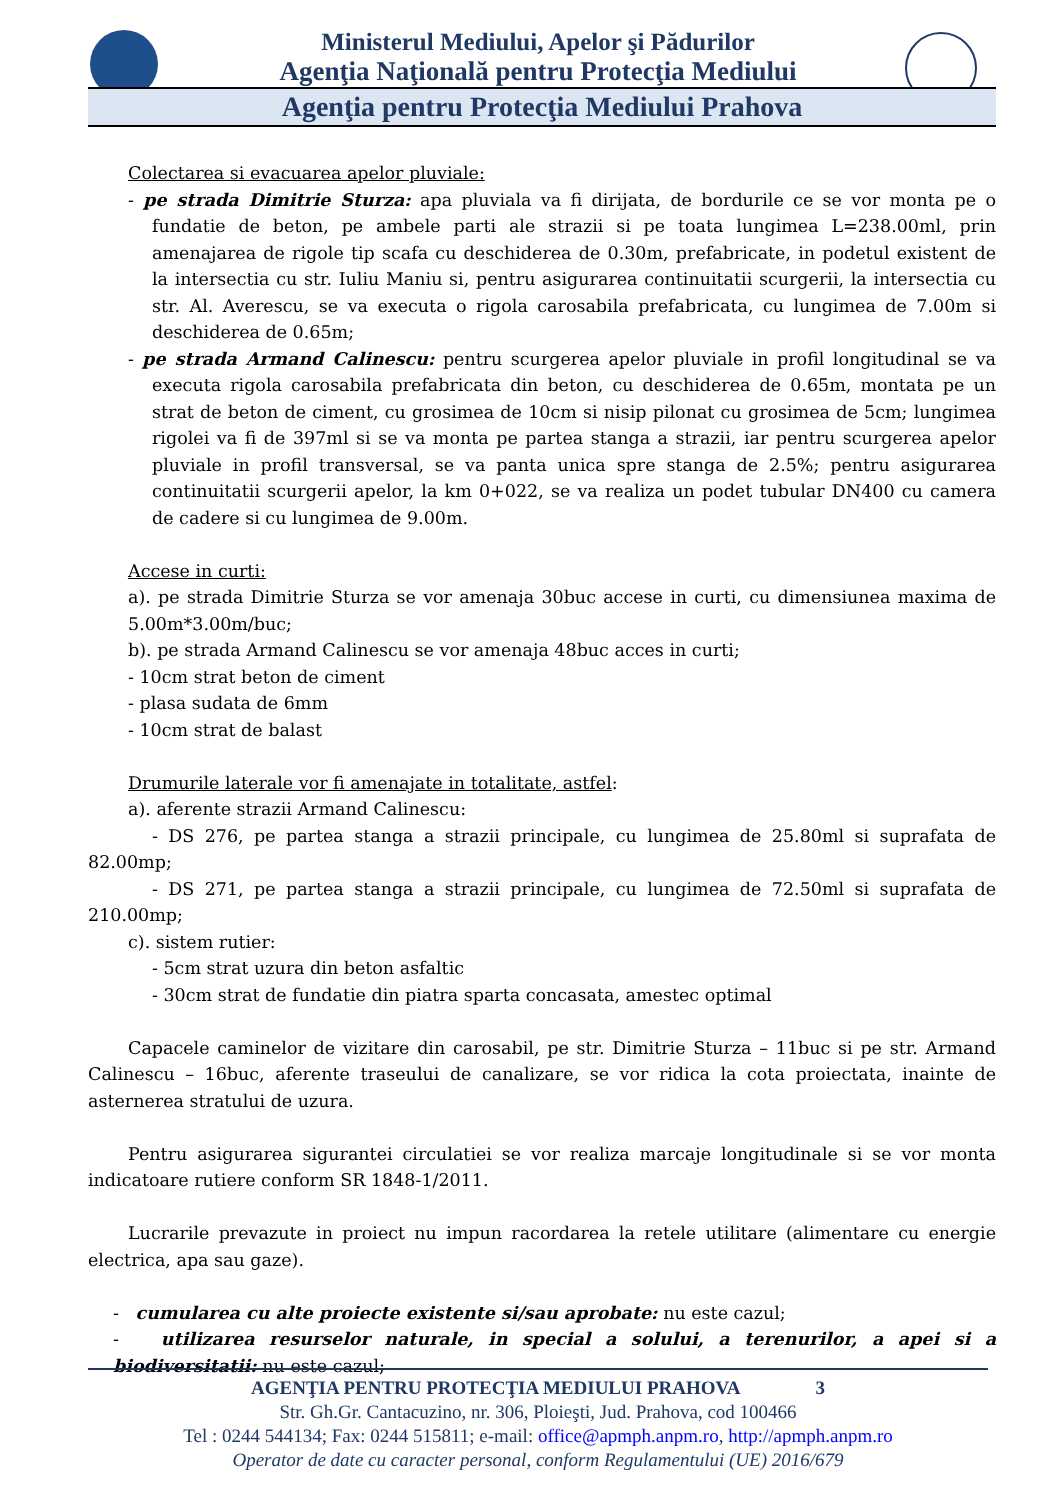Ministerul Mediului, Apelor şi Pădurilor
Agenţia Naţională pentru Protecţia Mediului
Agenţia pentru Protecţia Mediului Prahova
Colectarea si evacuarea apelor pluviale:
- pe strada Dimitrie Sturza: apa pluviala va fi dirijata, de bordurile ce se vor monta pe o fundatie de beton, pe ambele parti ale strazii si pe toata lungimea L=238.00ml, prin amenajarea de rigole tip scafa cu deschiderea de 0.30m, prefabricate, in podetul existent de la intersectia cu str. Iuliu Maniu si, pentru asigurarea continuitatii scurgerii, la intersectia cu str. Al. Averescu, se va executa o rigola carosabila prefabricata, cu lungimea de 7.00m si deschiderea de 0.65m;
- pe strada Armand Calinescu: pentru scurgerea apelor pluviale in profil longitudinal se va executa rigola carosabila prefabricata din beton, cu deschiderea de 0.65m, montata pe un strat de beton de ciment, cu grosimea de 10cm si nisip pilonat cu grosimea de 5cm; lungimea rigolei va fi de 397ml si se va monta pe partea stanga a strazii, iar pentru scurgerea apelor pluviale in profil transversal, se va panta unica spre stanga de 2.5%; pentru asigurarea continuitatii scurgerii apelor, la km 0+022, se va realiza un podet tubular DN400 cu camera de cadere si cu lungimea de 9.00m.
Accese in curti:
a). pe strada Dimitrie Sturza se vor amenaja 30buc accese in curti, cu dimensiunea maxima de 5.00m*3.00m/buc;
b). pe strada Armand Calinescu se vor amenaja 48buc acces in curti;
- 10cm strat beton de ciment
- plasa sudata de 6mm
- 10cm strat de balast
Drumurile laterale vor fi amenajate in totalitate, astfel:
a). aferente strazii Armand Calinescu:
- DS 276, pe partea stanga a strazii principale, cu lungimea de 25.80ml si suprafata de 82.00mp;
- DS 271, pe partea stanga a strazii principale, cu lungimea de 72.50ml si suprafata de 210.00mp;
c). sistem rutier:
- 5cm strat uzura din beton asfaltic
- 30cm strat de fundatie din piatra sparta concasata, amestec optimal
Capacele caminelor de vizitare din carosabil, pe str. Dimitrie Sturza – 11buc si pe str. Armand Calinescu – 16buc, aferente traseului de canalizare, se vor ridica la cota proiectata, inainte de asternerea stratului de uzura.
Pentru asigurarea sigurantei circulatiei se vor realiza marcaje longitudinale si se vor monta indicatoare rutiere conform SR 1848-1/2011.
Lucrarile prevazute in proiect nu impun racordarea la retele utilitare (alimentare cu energie electrica, apa sau gaze).
- cumularea cu alte proiecte existente si/sau aprobate: nu este cazul;
- utilizarea resurselor naturale, in special a solului, a terenurilor, a apei si a biodiversitatii: nu este cazul;
AGENŢIA PENTRU PROTECŢIA MEDIULUI PRAHOVA 3
Str. Gh.Gr. Cantacuzino, nr. 306, Ploieşti, Jud. Prahova, cod 100466
Tel : 0244 544134; Fax: 0244 515811; e-mail: office@apmph.anpm.ro, http://apmph.anpm.ro
Operator de date cu caracter personal, conform Regulamentului (UE) 2016/679